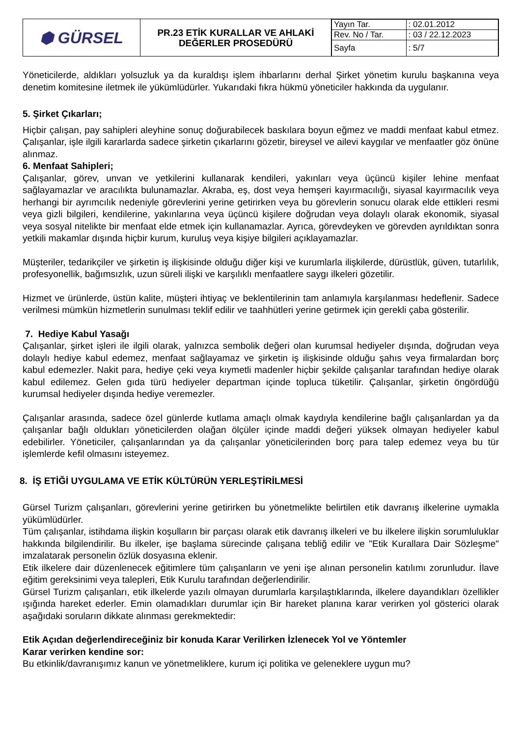| ⬢ GÜRSEL | PR.23 ETİK KURALLAR VE AHLAKİ DEĞERLER PROSEDÜRÜ | / Yayın Tar. / : 02.01.2012 / / Rev. No / Tar. / : 03 / 22.12.2023 / / Sayfa / : 5/7 / |
Yöneticilerde, aldıkları yolsuzluk ya da kuraldışı işlem ihbarlarını derhal Şirket yönetim kurulu başkanına veya denetim komitesine iletmek ile yükümlüdürler. Yukarıdaki fıkra hükmü yöneticiler hakkında da uygulanır.
5. Şirket Çıkarları;
Hiçbir çalışan, pay sahipleri aleyhine sonuç doğurabilecek baskılara boyun eğmez ve maddi menfaat kabul etmez. Çalışanlar, işle ilgili kararlarda sadece şirketin çıkarlarını gözetir, bireysel ve ailevi kaygılar ve menfaatler göz önüne alınmaz.
6. Menfaat Sahipleri;
Çalışanlar, görev, unvan ve yetkilerini kullanarak kendileri, yakınları veya üçüncü kişiler lehine menfaat sağlayamazlar ve aracılıkta bulunamazlar. Akraba, eş, dost veya hemşeri kayırmacılığı, siyasal kayırmacılık veya herhangi bir ayrımcılık nedeniyle görevlerini yerine getirirken veya bu görevlerin sonucu olarak elde ettikleri resmi veya gizli bilgileri, kendilerine, yakınlarına veya üçüncü kişilere doğrudan veya dolaylı olarak ekonomik, siyasal veya sosyal nitelikte bir menfaat elde etmek için kullanamazlar. Ayrıca, görevdeyken ve görevden ayrıldıktan sonra yetkili makamlar dışında hiçbir kurum, kuruluş veya kişiye bilgileri açıklayamazlar.
Müşteriler, tedarikçiler ve şirketin iş ilişkisinde olduğu diğer kişi ve kurumlarla ilişkilerde, dürüstlük, güven, tutarlılık, profesyonellik, bağımsızlık, uzun süreli ilişki ve karşılıklı menfaatlere saygı ilkeleri gözetilir.
Hizmet ve ürünlerde, üstün kalite, müşteri ihtiyaç ve beklentilerinin tam anlamıyla karşılanması hedeflenir. Sadece verilmesi mümkün hizmetlerin sunulması teklif edilir ve taahhütleri yerine getirmek için gerekli çaba gösterilir.
7. Hediye Kabul Yasağı
Çalışanlar, şirket işleri ile ilgili olarak, yalnızca sembolik değeri olan kurumsal hediyeler dışında, doğrudan veya dolaylı hediye kabul edemez, menfaat sağlayamaz ve şirketin iş ilişkisinde olduğu şahıs veya firmalardan borç kabul edemezler. Nakit para, hediye çeki veya kıymetli madenler hiçbir şekilde çalışanlar tarafından hediye olarak kabul edilemez. Gelen gıda türü hediyeler departman içinde topluca tüketilir. Çalışanlar, şirketin öngördüğü kurumsal hediyeler dışında hediye veremezler.
Çalışanlar arasında, sadece özel günlerde kutlama amaçlı olmak kaydıyla kendilerine bağlı çalışanlardan ya da çalışanlar bağlı oldukları yöneticilerden olağan ölçüler içinde maddi değeri yüksek olmayan hediyeler kabul edebilirler. Yöneticiler, çalışanlarından ya da çalışanlar yöneticilerinden borç para talep edemez veya bu tür işlemlerde kefil olmasını isteyemez.
8. İŞ ETİĞİ UYGULAMA VE ETİK KÜLTÜRÜN YERLEŞTİRİLMESİ
Gürsel Turizm çalışanları, görevlerini yerine getirirken bu yönetmelikte belirtilen etik davranış ilkelerine uymakla yükümlüdürler.
Tüm çalışanlar, istihdama ilişkin koşulların bir parçası olarak etik davranış ilkeleri ve bu ilkelere ilişkin sorumluluklar hakkında bilgilendirilir. Bu ilkeler, işe başlama sürecinde çalışana tebliğ edilir ve "Etik Kurallara Dair Sözleşme" imzalatarak personelin özlük dosyasına eklenir.
Etik ilkelere dair düzenlenecek eğitimlere tüm çalışanların ve yeni işe alınan personelin katılımı zorunludur. İlave eğitim gereksinimi veya talepleri, Etik Kurulu tarafından değerlendirilir.
Gürsel Turizm çalışanları, etik ilkelerde yazılı olmayan durumlarla karşılaştıklarında, ilkelere dayandıkları özellikler ışığında hareket ederler. Emin olamadıkları durumlar için Bir hareket planına karar verirken yol gösterici olarak aşağıdaki soruların dikkate alınması gerekmektedir:
Etik Açıdan değerlendireceğiniz bir konuda Karar Verilirken İzlenecek Yol ve Yöntemler
Karar verirken kendine sor:
Bu etkinlik/davranışımız kanun ve yönetmeliklere, kurum içi politika ve geleneklere uygun mu?